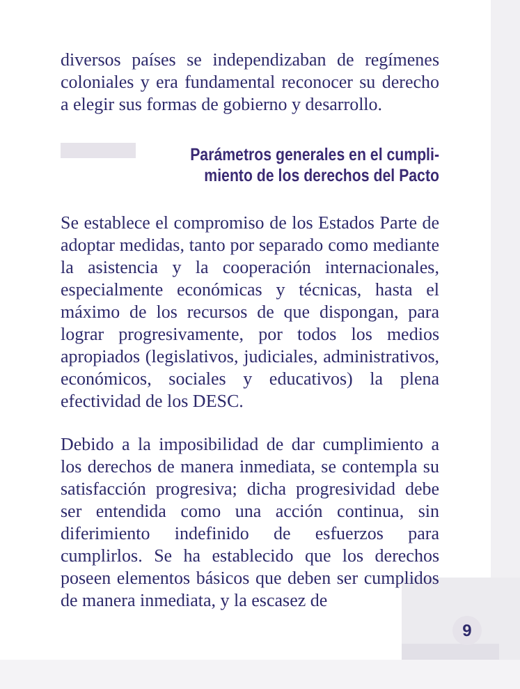diversos países se independizaban de regímenes coloniales y era fundamental reconocer su derecho a elegir sus formas de gobierno y desarrollo.
Parámetros generales en el cumpli-
miento de los derechos del Pacto
Se establece el compromiso de los Estados Parte de adoptar medidas, tanto por separado como mediante la asistencia y la cooperación internacionales, especialmente económicas y técnicas, hasta el máximo de los recursos de que dispongan, para lograr progresivamente, por todos los medios apropiados (legislativos, judiciales, administrativos, económicos, sociales y educativos) la plena efectividad de los DESC.
Debido a la imposibilidad de dar cumplimiento a los derechos de manera inmediata, se contempla su satisfacción progresiva; dicha progresividad debe ser entendida como una acción continua, sin diferimiento indefinido de esfuerzos para cumplirlos. Se ha establecido que los derechos poseen elementos básicos que deben ser cumplidos de manera inmediata, y la escasez de
9